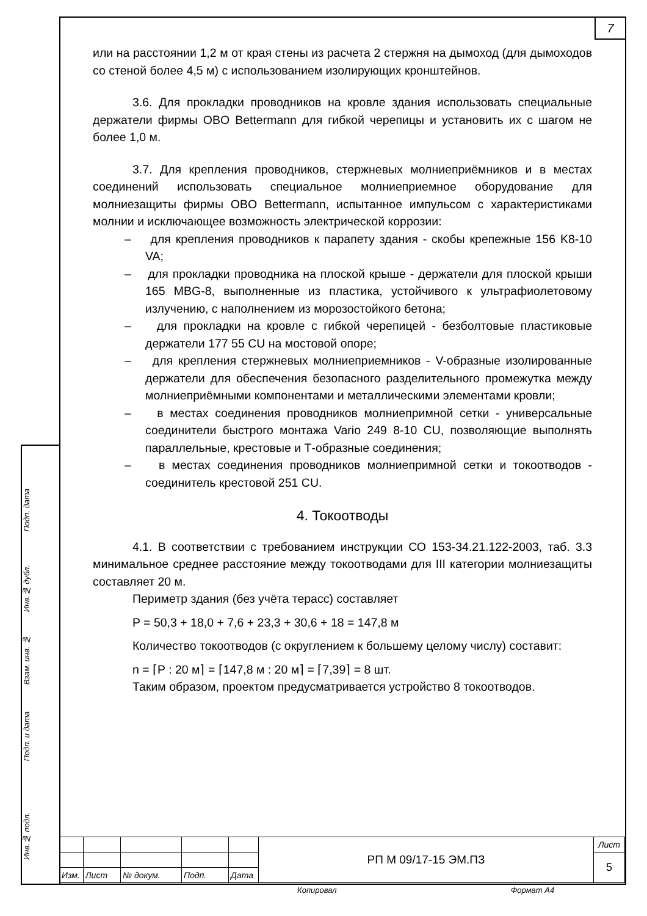7
Подп. дата
Инв.№ дубл.
Взам. инв. №
Подп. и дата
Инв.№ подл.
или на расстоянии 1,2 м от края стены из расчета 2 стержня на дымоход (для дымоходов со стеной более 4,5 м) с использованием изолирующих кронштейнов.
3.6. Для прокладки проводников на кровле здания использовать специальные держатели фирмы OBO Bettermann для гибкой черепицы и установить их с шагом не более 1,0 м.
3.7. Для крепления проводников, стержневых молниеприёмников и в местах соединений использовать специальное молниеприемное оборудование для молниезащиты фирмы OBO Bettermann, испытанное импульсом с характеристиками молнии и исключающее возможность электрической коррозии:
– для крепления проводников к парапету здания - скобы крепежные 156 K8-10 VA;
– для прокладки проводника на плоской крыше - держатели для плоской крыши 165 MBG-8, выполненные из пластика, устойчивого к ультрафиолетовому излучению, с наполнением из морозостойкого бетона;
– для прокладки на кровле с гибкой черепицей - безболтовые пластиковые держатели 177 55 CU на мостовой опоре;
– для крепления стержневых молниеприемников - V-образные изолированные держатели для обеспечения безопасного разделительного промежутка между молниеприёмными компонентами и металлическими элементами кровли;
– в местах соединения проводников молниепримной сетки - универсальные соединители быстрого монтажа Vario 249 8-10 CU, позволяющие выполнять параллельные, крестовые и Т-образные соединения;
– в местах соединения проводников молниепримной сетки и токоотводов - соединитель крестовой 251 CU.
4. Токоотводы
4.1. В соответствии с требованием инструкции СО 153-34.21.122-2003, таб. 3.3 минимальное среднее расстояние между токоотводами для III категории молниезащиты составляет 20 м.
Периметр здания (без учёта терасс) составляет
P = 50,3 + 18,0 + 7,6 + 23,3 + 30,6 + 18 = 147,8 м
Количество токоотводов (с округлением к большему целому числу) составит:
n = ⌈P : 20 м⌉ = ⌈147,8 м : 20 м⌉ = ⌈7,39⌉ = 8 шт.
Таким образом, проектом предусматривается устройство 8 токоотводов.
| | | | | | РП М 09/17-15 ЭМ.ПЗ | Лист |
| | | | | | | 5 |
| Изм. | Лист | № докум. | Подп. | Дата | | |
Копировал Формат А4